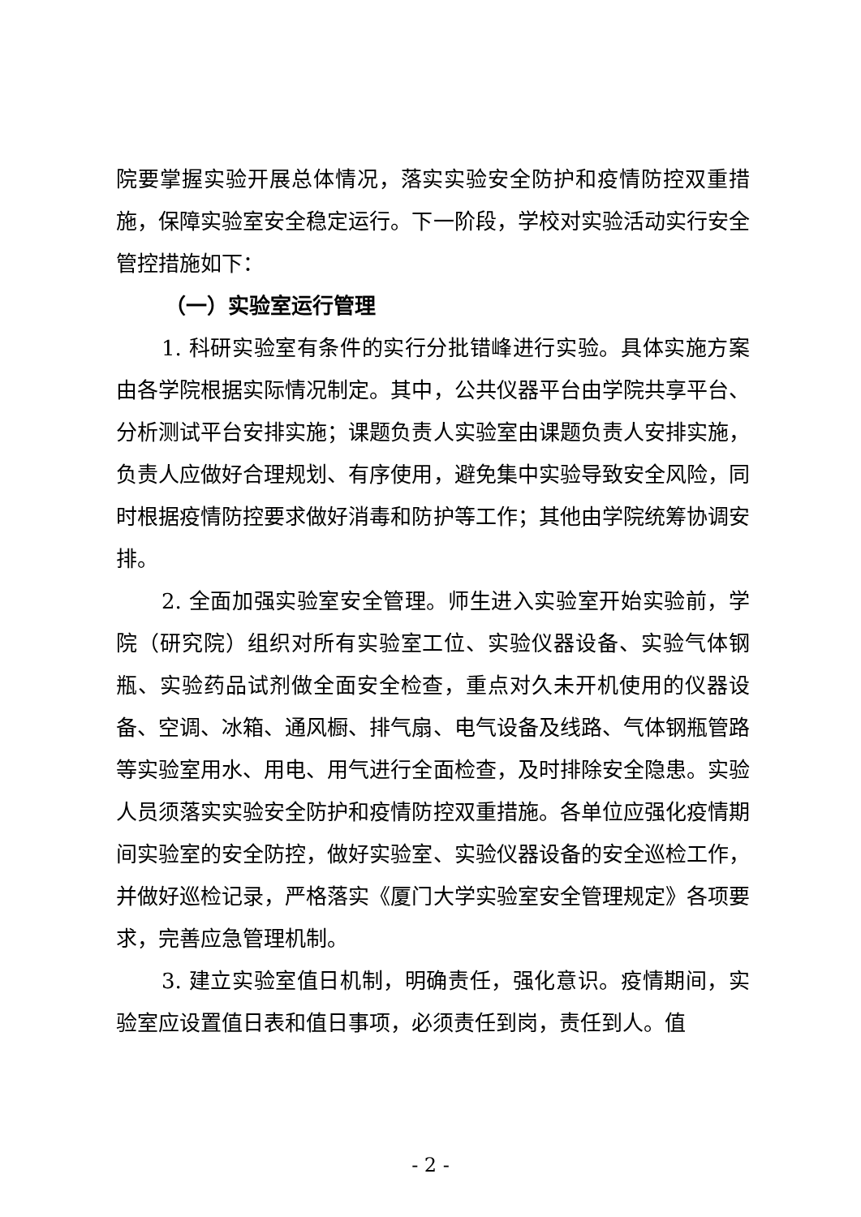院要掌握实验开展总体情况，落实实验安全防护和疫情防控双重措施，保障实验室安全稳定运行。下一阶段，学校对实验活动实行安全管控措施如下：
（一）实验室运行管理
1. 科研实验室有条件的实行分批错峰进行实验。具体实施方案由各学院根据实际情况制定。其中，公共仪器平台由学院共享平台、分析测试平台安排实施；课题负责人实验室由课题负责人安排实施，负责人应做好合理规划、有序使用，避免集中实验导致安全风险，同时根据疫情防控要求做好消毒和防护等工作；其他由学院统筹协调安排。
2. 全面加强实验室安全管理。师生进入实验室开始实验前，学院（研究院）组织对所有实验室工位、实验仪器设备、实验气体钢瓶、实验药品试剂做全面安全检查，重点对久未开机使用的仪器设备、空调、冰箱、通风橱、排气扇、电气设备及线路、气体钢瓶管路等实验室用水、用电、用气进行全面检查，及时排除安全隐患。实验人员须落实实验安全防护和疫情防控双重措施。各单位应强化疫情期间实验室的安全防控，做好实验室、实验仪器设备的安全巡检工作，并做好巡检记录，严格落实《厦门大学实验室安全管理规定》各项要求，完善应急管理机制。
3. 建立实验室值日机制，明确责任，强化意识。疫情期间，实验室应设置值日表和值日事项，必须责任到岗，责任到人。值
- 2 -